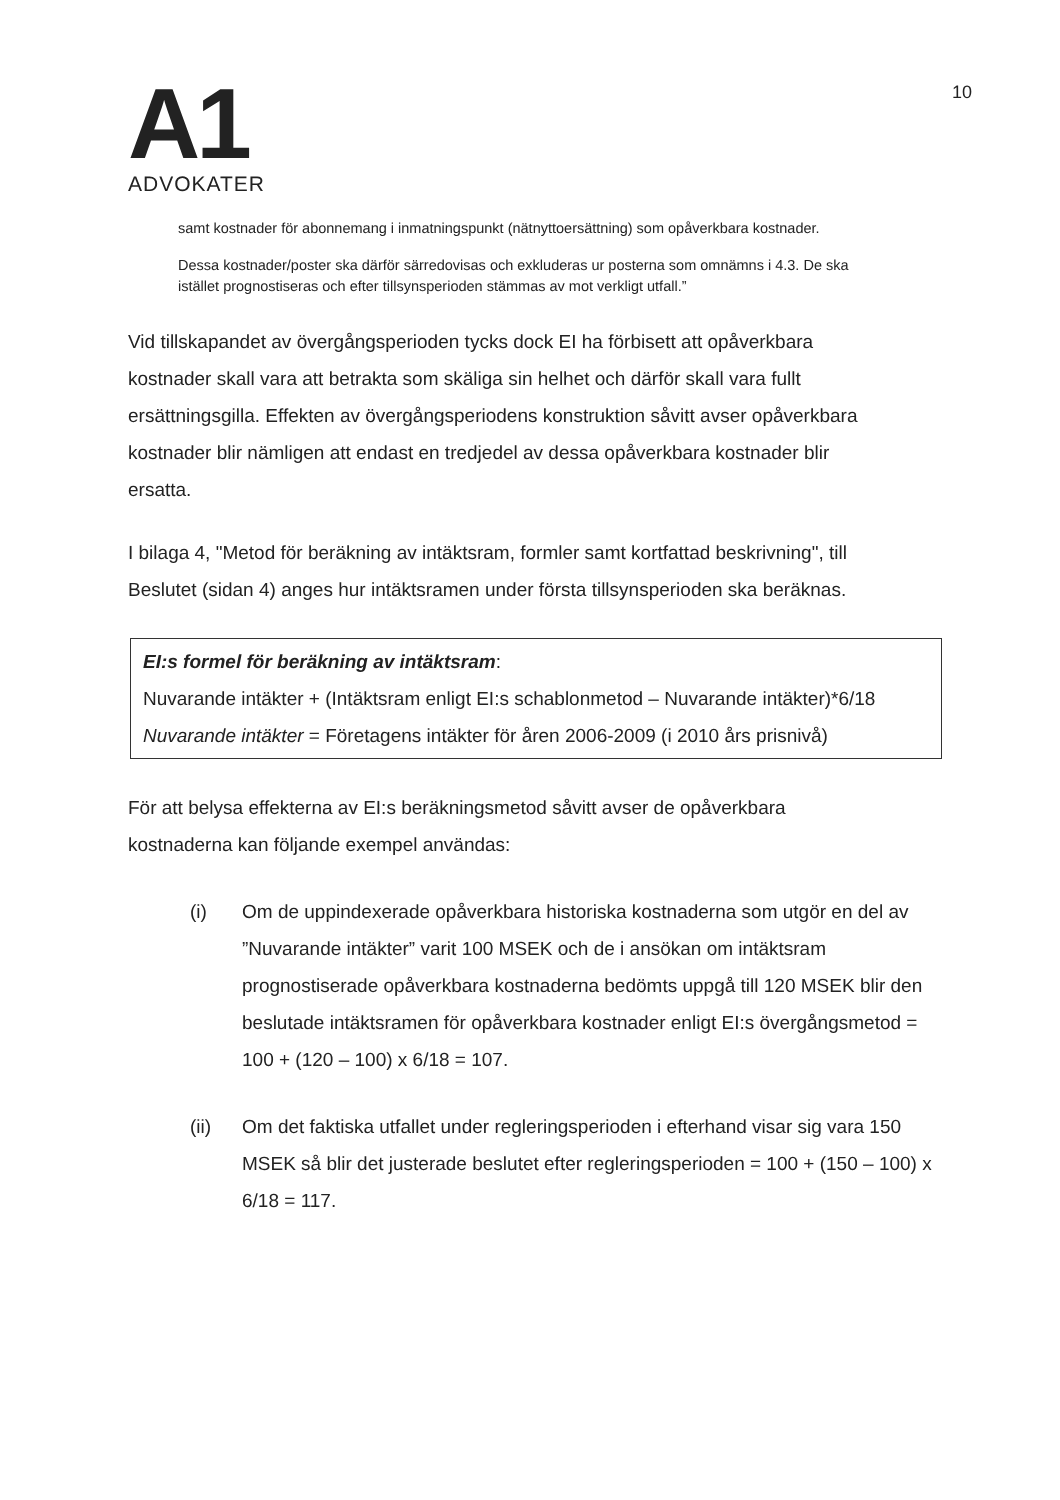A1
ADVOKATER
10
samt kostnader för abonnemang i inmatningspunkt (nätnyttoersättning) som opåverkbara kostnader.
Dessa kostnader/poster ska därför särredovisas och exkluderas ur posterna som omnämns i 4.3. De ska istället prognostiseras och efter tillsynsperioden stämmas av mot verkligt utfall.”
Vid tillskapandet av övergångsperioden tycks dock EI ha förbisett att opåverkbara kostnader skall vara att betrakta som skäliga sin helhet och därför skall vara fullt ersättningsgilla. Effekten av övergångsperiodens konstruktion såvitt avser opåverkbara kostnader blir nämligen att endast en tredjedel av dessa opåverkbara kostnader blir ersatta.
I bilaga 4, "Metod för beräkning av intäktsram, formler samt kortfattad beskrivning", till Beslutet (sidan 4) anges hur intäktsramen under första tillsynsperioden ska beräknas.
EI:s formel för beräkning av intäktsram:
Nuvarande intäkter + (Intäktsram enligt EI:s schablonmetod – Nuvarande intäkter)*6/18
Nuvarande intäkter = Företagens intäkter för åren 2006-2009 (i 2010 års prisnivå)
För att belysa effekterna av EI:s beräkningsmetod såvitt avser de opåverkbara kostnaderna kan följande exempel användas:
(i) Om de uppindexerade opåverkbara historiska kostnaderna som utgör en del av ”Nuvarande intäkter” varit 100 MSEK och de i ansökan om intäktsram prognostiserade opåverkbara kostnaderna bedömts uppgå till 120 MSEK blir den beslutade intäktsramen för opåverkbara kostnader enligt EI:s övergångsmetod = 100 + (120 – 100) x 6/18 = 107.
(ii) Om det faktiska utfallet under regleringsperioden i efterhand visar sig vara 150 MSEK så blir det justerade beslutet efter regleringsperioden = 100 + (150 – 100) x 6/18 = 117.